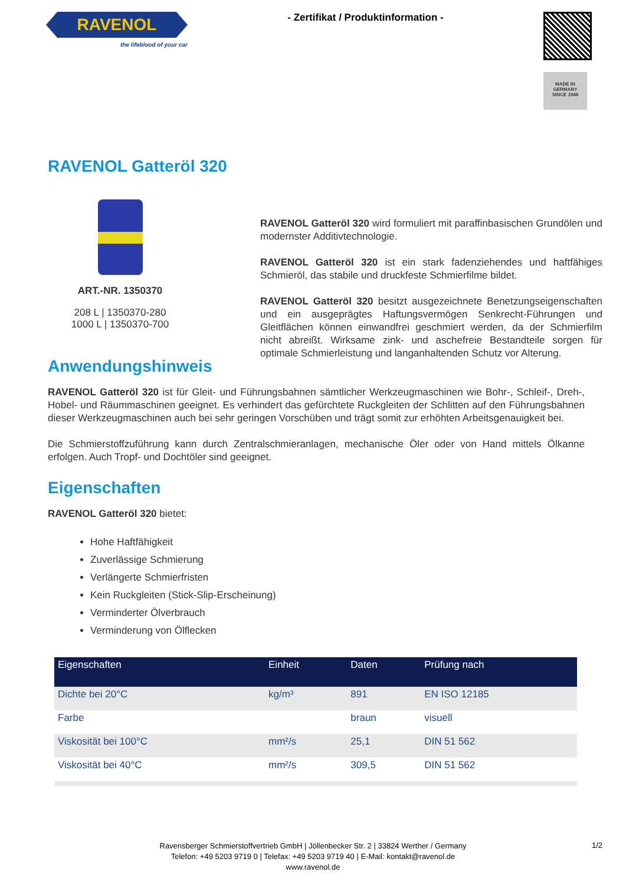RAVENOL
the lifeblood of your car
- Zertifikat / Produktinformation -
MADE IN GERMANY
SINCE 1946
RAVENOL Gatteröl 320
ART.-NR. 1350370
208 L | 1350370-280
1000 L | 1350370-700
RAVENOL Gatteröl 320 wird formuliert mit paraffinbasischen Grundölen und modernster Additivtechnologie.
RAVENOL Gatteröl 320 ist ein stark fadenziehendes und haftfähiges Schmieröl, das stabile und druckfeste Schmierfilme bildet.
RAVENOL Gatteröl 320 besitzt ausgezeichnete Benetzungseigenschaften und ein ausgeprägtes Haftungsvermögen Senkrecht-Führungen und Gleitflächen können einwandfrei geschmiert werden, da der Schmierfilm nicht abreißt. Wirksame zink- und aschefreie Bestandteile sorgen für optimale Schmierleistung und langanhaltenden Schutz vor Alterung.
Anwendungshinweis
RAVENOL Gatteröl 320 ist für Gleit- und Führungsbahnen sämtlicher Werkzeugmaschinen wie Bohr-, Schleif-, Dreh-, Hobel- und Räummaschinen geeignet. Es verhindert das gefürchtete Ruckgleiten der Schlitten auf den Führungsbahnen dieser Werkzeugmaschinen auch bei sehr geringen Vorschüben und trägt somit zur erhöhten Arbeitsgenauigkeit bei.
Die Schmierstoffzuführung kann durch Zentralschmieranlagen, mechanische Öler oder von Hand mittels Ölkanne erfolgen. Auch Tropf- und Dochtöler sind geeignet.
Eigenschaften
RAVENOL Gatteröl 320 bietet:
Hohe Haftfähigkeit
Zuverlässige Schmierung
Verlängerte Schmierfristen
Kein Ruckgleiten (Stick-Slip-Erscheinung)
Verminderter Ölverbrauch
Verminderung von Ölflecken
| Eigenschaften | Einheit | Daten | Prüfung nach |
| --- | --- | --- | --- |
| Dichte bei 20°C | kg/m³ | 891 | EN ISO 12185 |
| Farbe | | braun | visuell |
| Viskosität bei 100°C | mm²/s | 25,1 | DIN 51 562 |
| Viskosität bei 40°C | mm²/s | 309,5 | DIN 51 562 |
Ravensberger Schmierstoffvertrieb GmbH | Jöllenbecker Str. 2 | 33824 Werther / Germany
Telefon: +49 5203 9719 0 | Telefax: +49 5203 9719 40 | E-Mail: kontakt@ravenol.de
www.ravenol.de
1/2